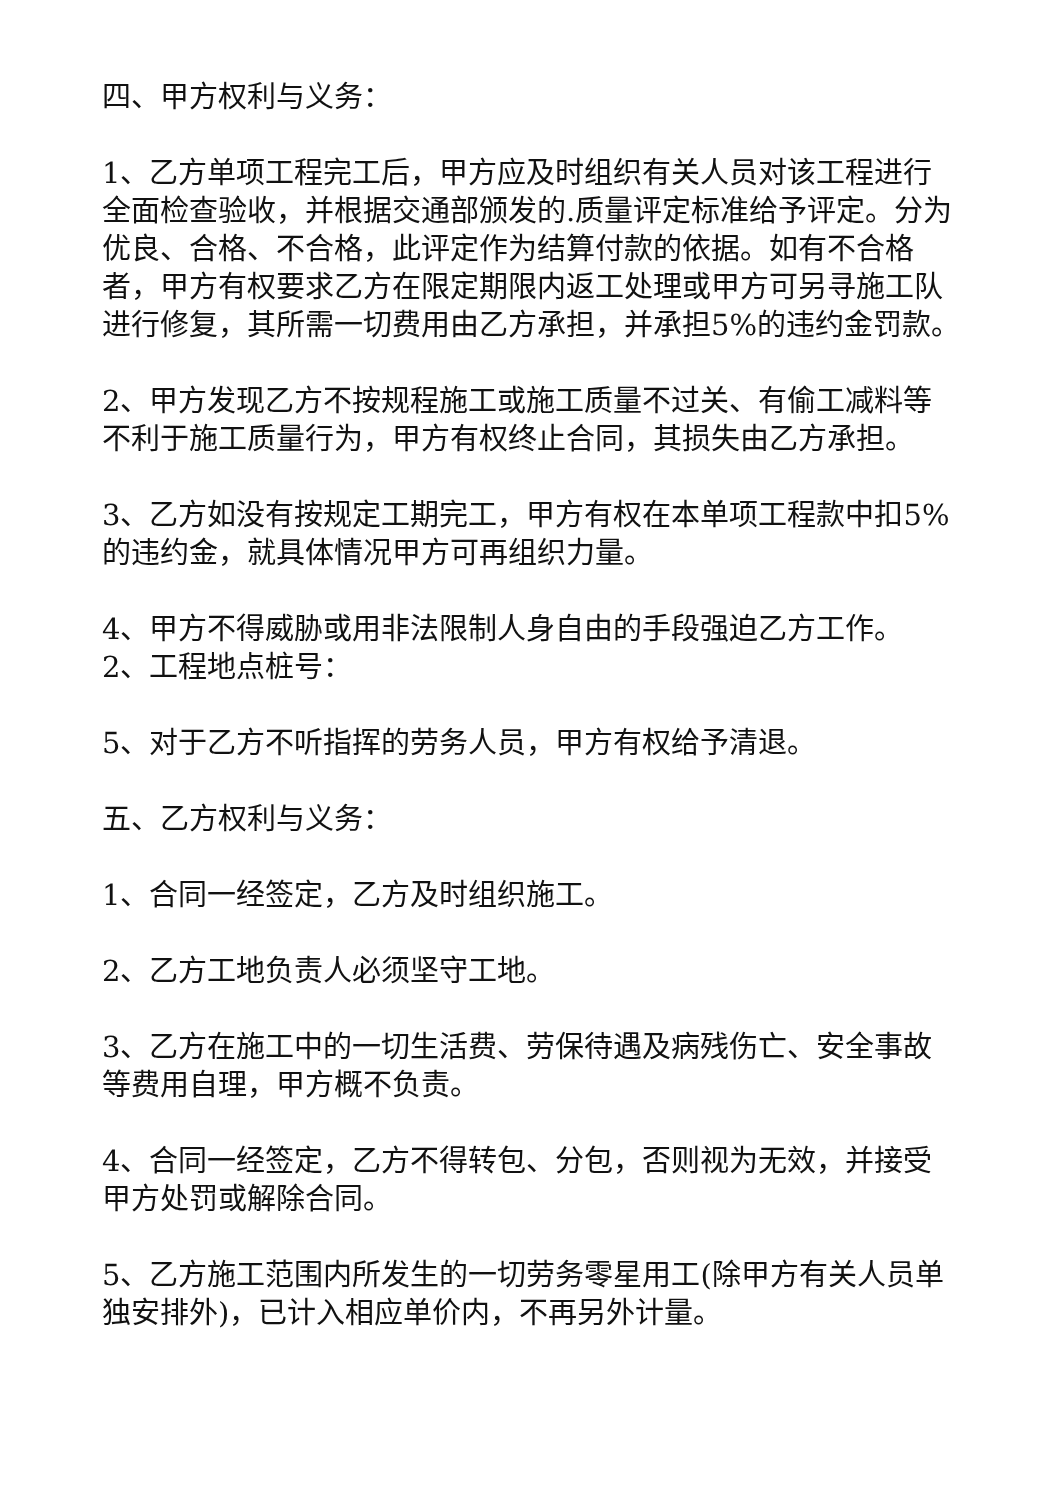四、甲方权利与义务：
1、乙方单项工程完工后，甲方应及时组织有关人员对该工程进行全面检查验收，并根据交通部颁发的.质量评定标准给予评定。分为优良、合格、不合格，此评定作为结算付款的依据。如有不合格者，甲方有权要求乙方在限定期限内返工处理或甲方可另寻施工队进行修复，其所需一切费用由乙方承担，并承担5%的违约金罚款。
2、甲方发现乙方不按规程施工或施工质量不过关、有偷工减料等不利于施工质量行为，甲方有权终止合同，其损失由乙方承担。
3、乙方如没有按规定工期完工，甲方有权在本单项工程款中扣5%的违约金，就具体情况甲方可再组织力量。
4、甲方不得威胁或用非法限制人身自由的手段强迫乙方工作。
2、工程地点桩号：
5、对于乙方不听指挥的劳务人员，甲方有权给予清退。
五、乙方权利与义务：
1、合同一经签定，乙方及时组织施工。
2、乙方工地负责人必须坚守工地。
3、乙方在施工中的一切生活费、劳保待遇及病残伤亡、安全事故等费用自理，甲方概不负责。
4、合同一经签定，乙方不得转包、分包，否则视为无效，并接受甲方处罚或解除合同。
5、乙方施工范围内所发生的一切劳务零星用工(除甲方有关人员单独安排外)，已计入相应单价内，不再另外计量。